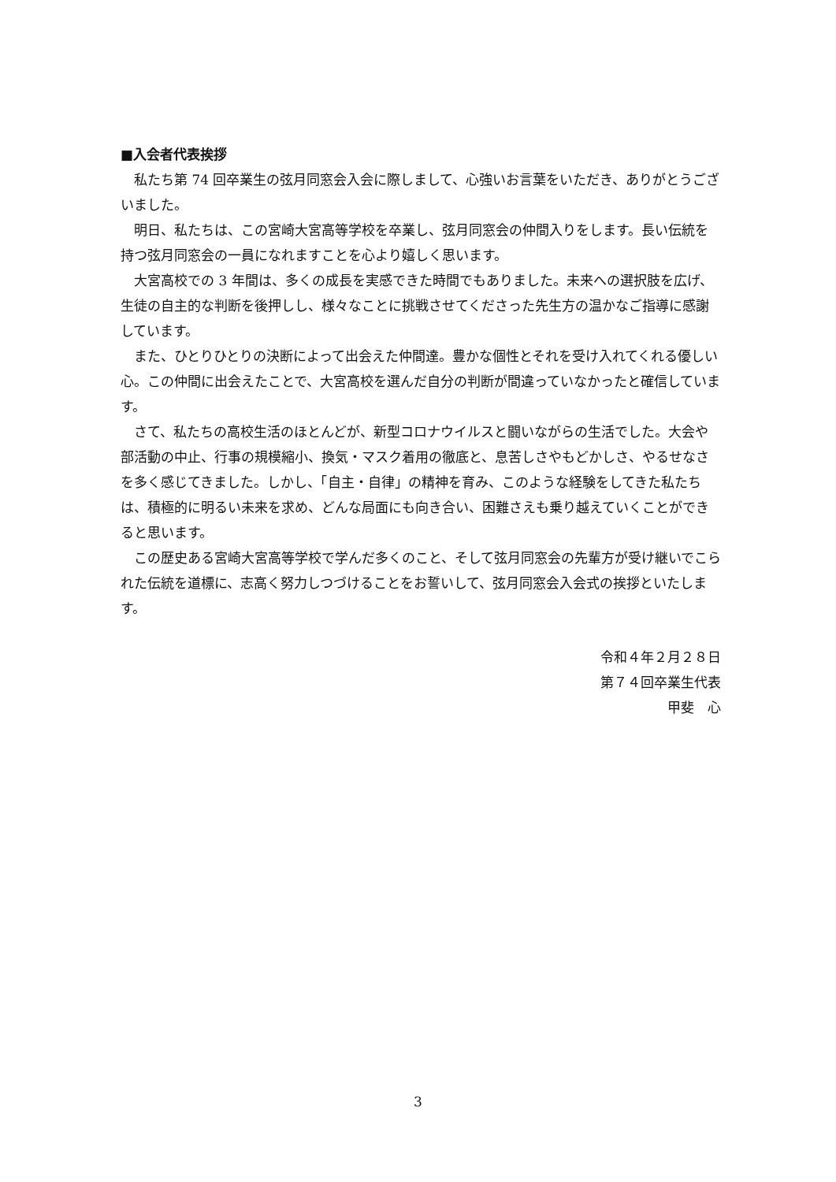■入会者代表挨拶
私たち第 74 回卒業生の弦月同窓会入会に際しまして、心強いお言葉をいただき、ありがとうございました。
明日、私たちは、この宮崎大宮高等学校を卒業し、弦月同窓会の仲間入りをします。長い伝統を持つ弦月同窓会の一員になれますことを心より嬉しく思います。
大宮高校での 3 年間は、多くの成長を実感できた時間でもありました。未来への選択肢を広げ、生徒の自主的な判断を後押しし、様々なことに挑戦させてくださった先生方の温かなご指導に感謝しています。
また、ひとりひとりの決断によって出会えた仲間達。豊かな個性とそれを受け入れてくれる優しい心。この仲間に出会えたことで、大宮高校を選んだ自分の判断が間違っていなかったと確信しています。
さて、私たちの高校生活のほとんどが、新型コロナウイルスと闘いながらの生活でした。大会や部活動の中止、行事の規模縮小、換気・マスク着用の徹底と、息苦しさやもどかしさ、やるせなさを多く感じてきました。しかし、「自主・自律」の精神を育み、このような経験をしてきた私たちは、積極的に明るい未来を求め、どんな局面にも向き合い、困難さえも乗り越えていくことができると思います。
この歴史ある宮崎大宮高等学校で学んだ多くのこと、そして弦月同窓会の先輩方が受け継いでこられた伝統を道標に、志高く努力しつづけることをお誓いして、弦月同窓会入会式の挨拶といたします。
令和４年２月２８日
第７４回卒業生代表
甲斐　心
3